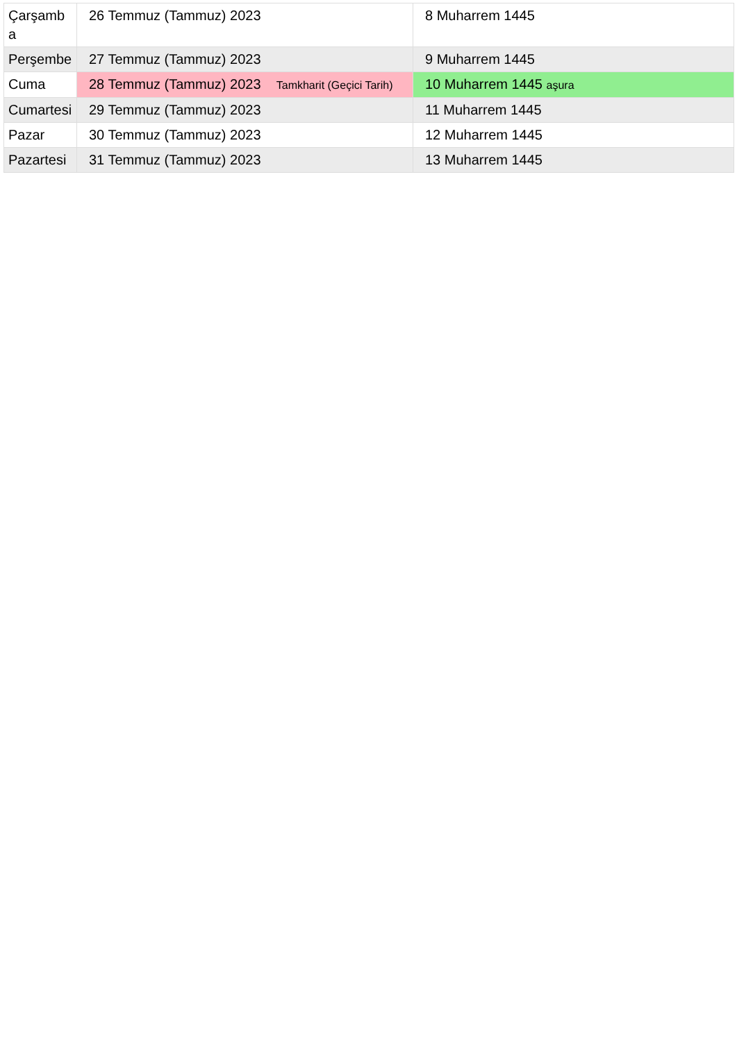| Çarşamba | 26 Temmuz (Tammuz) 2023 | 8 Muharrem 1445 |
| Perşembe | 27 Temmuz (Tammuz) 2023 | 9 Muharrem 1445 |
| Cuma | 28 Temmuz (Tammuz) 2023 Tamkharit (Geçici Tarih) | 10 Muharrem 1445 aşura |
| Cumartesi | 29 Temmuz (Tammuz) 2023 | 11 Muharrem 1445 |
| Pazar | 30 Temmuz (Tammuz) 2023 | 12 Muharrem 1445 |
| Pazartesi | 31 Temmuz (Tammuz) 2023 | 13 Muharrem 1445 |